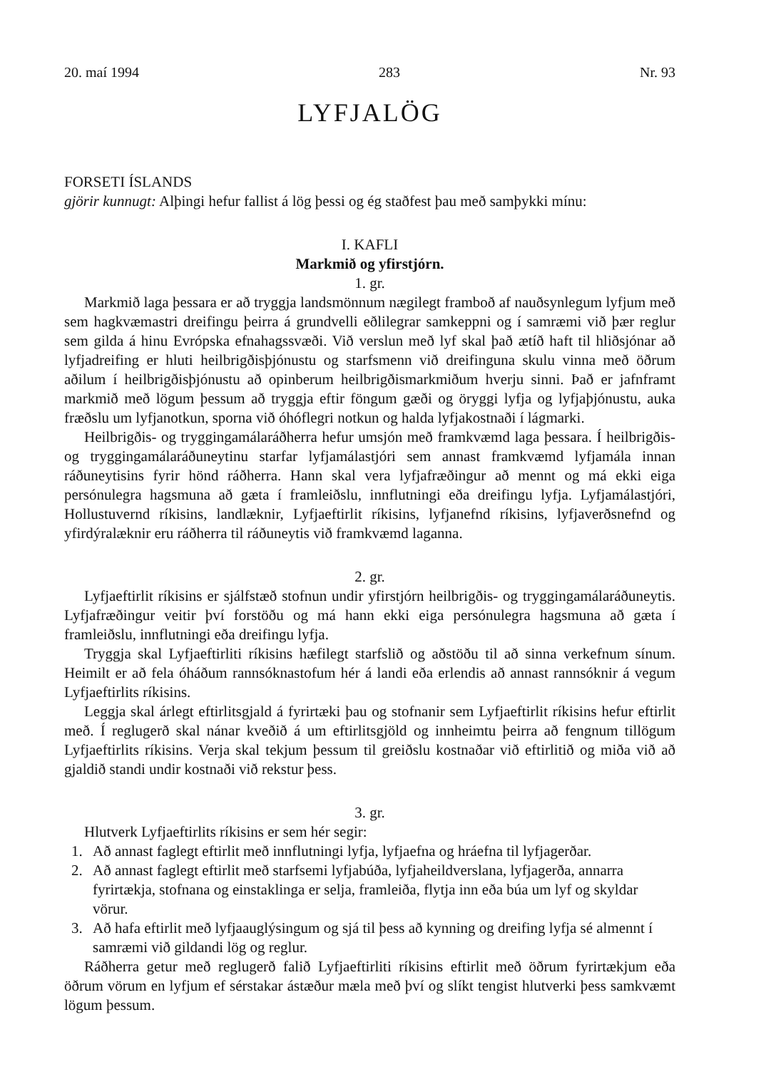20. maí 1994 283 Nr. 93
LYFJALÖG
FORSETI ÍSLANDS
gjörir kunnugt: Alþingi hefur fallist á lög þessi og ég staðfest þau með samþykki mínu:
I. KAFLI
Markmið og yfirstjórn.
1. gr.
Markmið laga þessara er að tryggja landsmönnum nægilegt framboð af nauðsynlegum lyfjum með sem hagkvæmastri dreifingu þeirra á grundvelli eðlilegrar samkeppni og í samræmi við þær reglur sem gilda á hinu Evrópska efnahagssvæði. Við verslun með lyf skal það ætíð haft til hliðsjónar að lyfjadreifing er hluti heilbrigðisþjónustu og starfsmenn við dreifinguna skulu vinna með öðrum aðilum í heilbrigðisþjónustu að opinberum heilbrigðismarkmiðum hverju sinni. Það er jafnframt markmið með lögum þessum að tryggja eftir föngum gæði og öryggi lyfja og lyfjaþjónustu, auka fræðslu um lyfjanotkun, sporna við óhóflegri notkun og halda lyfjakostnaði í lágmarki.
Heilbrigðis- og tryggingamálaráðherra hefur umsjón með framkvæmd laga þessara. Í heilbrigðis- og tryggingamálaráðuneytinu starfar lyfjamálastjóri sem annast framkvæmd lyfjamála innan ráðuneytisins fyrir hönd ráðherra. Hann skal vera lyfjafræðingur að mennt og má ekki eiga persónulegra hagsmuna að gæta í framleiðslu, innflutningi eða dreifingu lyfja. Lyfjamálastjóri, Hollustuvernd ríkisins, landlæknir, Lyfjaeftirlit ríkisins, lyfjanefnd ríkisins, lyfjaverðsnefnd og yfirdýralæknir eru ráðherra til ráðuneytis við framkvæmd laganna.
2. gr.
Lyfjaeftirlit ríkisins er sjálfstæð stofnun undir yfirstjórn heilbrigðis- og tryggingamálaráðuneytis. Lyfjafræðingur veitir því forstöðu og má hann ekki eiga persónulegra hagsmuna að gæta í framleiðslu, innflutningi eða dreifingu lyfja.
Tryggja skal Lyfjaeftirliti ríkisins hæfilegt starfslið og aðstöðu til að sinna verkefnum sínum. Heimilt er að fela óháðum rannsóknastofum hér á landi eða erlendis að annast rannsóknir á vegum Lyfjaeftirlits ríkisins.
Leggja skal árlegt eftirlitsgjald á fyrirtæki þau og stofnanir sem Lyfjaeftirlit ríkisins hefur eftirlit með. Í reglugerð skal nánar kveðið á um eftirlitsgjöld og innheimtu þeirra að fengnum tillögum Lyfjaeftirlits ríkisins. Verja skal tekjum þessum til greiðslu kostnaðar við eftirlitið og miða við að gjaldið standi undir kostnaði við rekstur þess.
3. gr.
Hlutverk Lyfjaeftirlits ríkisins er sem hér segir:
1. Að annast faglegt eftirlit með innflutningi lyfja, lyfjaefna og hráefna til lyfjagerðar.
2. Að annast faglegt eftirlit með starfsemi lyfjabúða, lyfjaheildverslana, lyfjagerða, annarra fyrirtækja, stofnana og einstaklinga er selja, framleiða, flytja inn eða búa um lyf og skyldar vörur.
3. Að hafa eftirlit með lyfjaauglýsingum og sjá til þess að kynning og dreifing lyfja sé almennt í samræmi við gildandi lög og reglur.
Ráðherra getur með reglugerð falið Lyfjaeftirliti ríkisins eftirlit með öðrum fyrirtækjum eða öðrum vörum en lyfjum ef sérstakar ástæður mæla með því og slíkt tengist hlutverki þess samkvæmt lögum þessum.